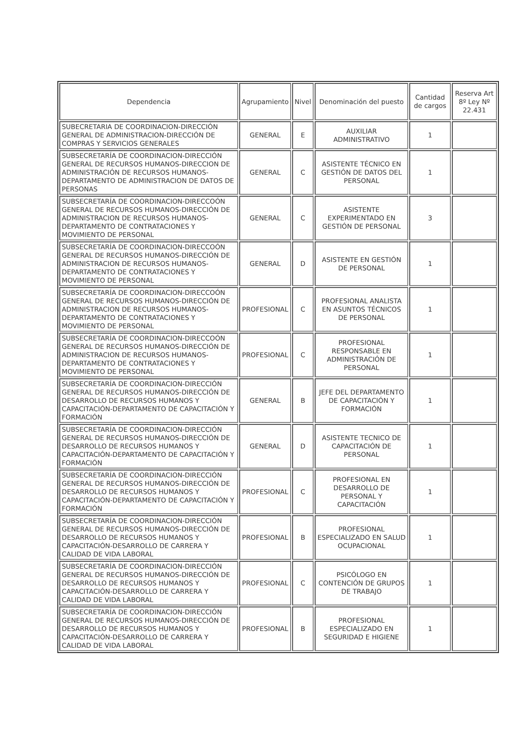| Dependencia | Agrupamiento | Nivel | Denominación del puesto | Cantidad de cargos | Reserva Art 8º Ley Nº 22.431 |
| --- | --- | --- | --- | --- | --- |
| SUBECRETARIA DE COORDINACION-DIRECCIÓN GENERAL DE ADMINISTRACION-DIRECCIÓN DE COMPRAS Y SERVICIOS GENERALES | GENERAL | E | AUXILIAR ADMINISTRATIVO | 1 | |
| SUBSECRETARÍA DE COORDINACION-DIRECCIÓN GENERAL DE RECURSOS HUMANOS-DIRECCION DE ADMINISTRACIÓN DE RECURSOS HUMANOS-DEPARTAMENTO DE ADMINISTRACION DE DATOS DE PERSONAS | GENERAL | C | ASISTENTE TÉCNICO EN GESTIÓN DE DATOS DEL PERSONAL | 1 | |
| SUBSECRETARÍA DE COORDINACION-DIRECCOÓN GENERAL DE RECURSOS HUMANOS-DIRECCIÓN DE ADMINISTRACION DE RECURSOS HUMANOS-DEPARTAMENTO DE CONTRATACIONES Y MOVIMIENTO DE PERSONAL | GENERAL | C | ASISTENTE EXPERIMENTADO EN GESTIÓN DE PERSONAL | 3 | |
| SUBSECRETARÍA DE COORDINACION-DIRECCOÓN GENERAL DE RECURSOS HUMANOS-DIRECCIÓN DE ADMINISTRACION DE RECURSOS HUMANOS-DEPARTAMENTO DE CONTRATACIONES Y MOVIMIENTO DE PERSONAL | GENERAL | D | ASISTENTE EN GESTIÓN DE PERSONAL | 1 | |
| SUBSECRETARÍA DE COORDINACION-DIRECCOÓN GENERAL DE RECURSOS HUMANOS-DIRECCIÓN DE ADMINISTRACION DE RECURSOS HUMANOS-DEPARTAMENTO DE CONTRATACIONES Y MOVIMIENTO DE PERSONAL | PROFESIONAL | C | PROFESIONAL ANALISTA EN ASUNTOS TÉCNICOS DE PERSONAL | 1 | |
| SUBSECRETARÍA DE COORDINACION-DIRECCOÓN GENERAL DE RECURSOS HUMANOS-DIRECCIÓN DE ADMINISTRACION DE RECURSOS HUMANOS-DEPARTAMENTO DE CONTRATACIONES Y MOVIMIENTO DE PERSONAL | PROFESIONAL | C | PROFESIONAL RESPONSABLE EN ADMINISTRACIÓN DE PERSONAL | 1 | |
| SUBSECRETARÍA DE COORDINACION-DIRECCIÓN GENERAL DE RECURSOS HUMANOS-DIRECCIÓN DE DESARROLLO DE RECURSOS HUMANOS Y CAPACITACIÓN-DEPARTAMENTO DE CAPACITACIÓN Y FORMACIÓN | GENERAL | B | JEFE DEL DEPARTAMENTO DE CAPACITACIÓN Y FORMACIÓN | 1 | |
| SUBSECRETARÍA DE COORDINACION-DIRECCIÓN GENERAL DE RECURSOS HUMANOS-DIRECCIÓN DE DESARROLLO DE RECURSOS HUMANOS Y CAPACITACIÓN-DEPARTAMENTO DE CAPACITACIÓN Y FORMACIÓN | GENERAL | D | ASISTENTE TECNICO DE CAPACITACIÓN DE PERSONAL | 1 | |
| SUBSECRETARÍA DE COORDINACION-DIRECCIÓN GENERAL DE RECURSOS HUMANOS-DIRECCIÓN DE DESARROLLO DE RECURSOS HUMANOS Y CAPACITACIÓN-DEPARTAMENTO DE CAPACITACIÓN Y FORMACIÓN | PROFESIONAL | C | PROFESIONAL EN DESARROLLO DE PERSONAL Y CAPACITACIÓN | 1 | |
| SUBSECRETARÍA DE COORDINACION-DIRECCIÓN GENERAL DE RECURSOS HUMANOS-DIRECCIÓN DE DESARROLLO DE RECURSOS HUMANOS Y CAPACITACIÓN-DESARROLLO DE CARRERA Y CALIDAD DE VIDA LABORAL | PROFESIONAL | B | PROFESIONAL ESPECIALIZADO EN SALUD OCUPACIONAL | 1 | |
| SUBSECRETARÍA DE COORDINACION-DIRECCIÓN GENERAL DE RECURSOS HUMANOS-DIRECCIÓN DE DESARROLLO DE RECURSOS HUMANOS Y CAPACITACIÓN-DESARROLLO DE CARRERA Y CALIDAD DE VIDA LABORAL | PROFESIONAL | C | PSICÓLOGO EN CONTENCIÓN DE GRUPOS DE TRABAJO | 1 | |
| SUBSECRETARÍA DE COORDINACION-DIRECCIÓN GENERAL DE RECURSOS HUMANOS-DIRECCIÓN DE DESARROLLO DE RECURSOS HUMANOS Y CAPACITACIÓN-DESARROLLO DE CARRERA Y CALIDAD DE VIDA LABORAL | PROFESIONAL | B | PROFESIONAL ESPECIALIZADO EN SEGURIDAD E HIGIENE | 1 | |